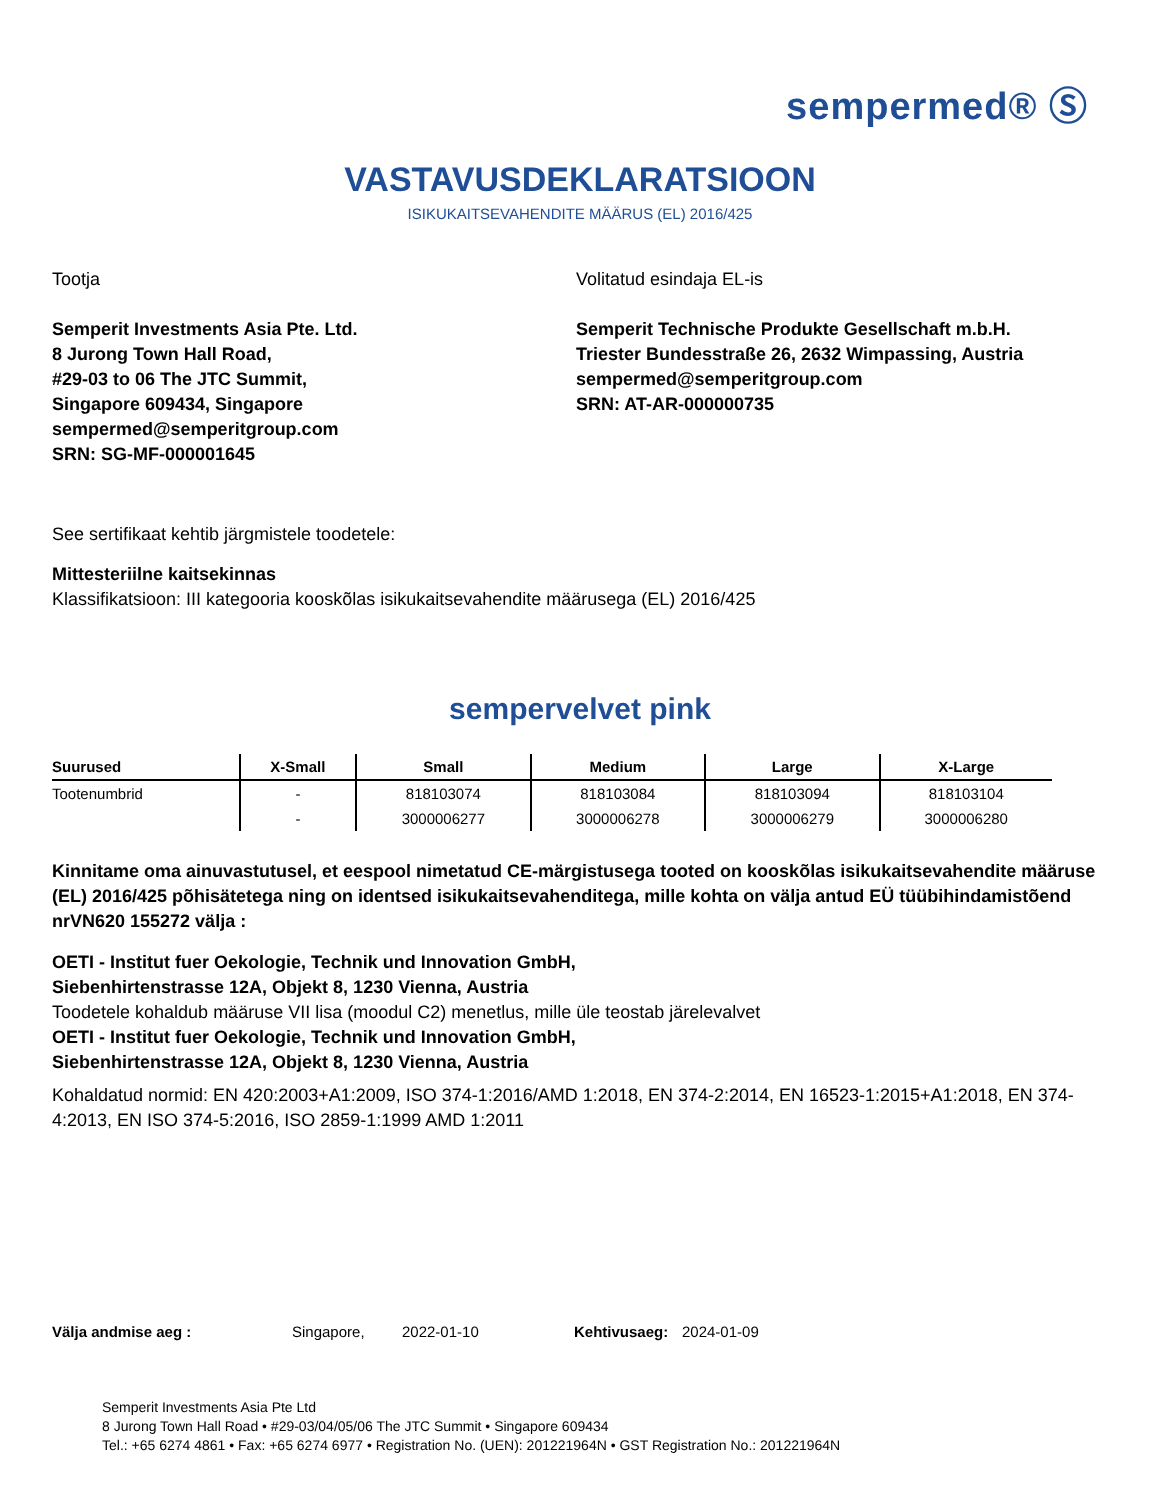sempermed® Ⓢ
VASTAVUSDEKLARATSIOON
ISIKUKAITSEVAHENDITE MÄÄRUS (EL) 2016/425
Tootja
Semperit Investments Asia Pte. Ltd.
8 Jurong Town Hall Road,
#29-03 to 06 The JTC Summit,
Singapore 609434, Singapore
sempermed@semperitgroup.com
SRN: SG-MF-000001645
Volitatud esindaja EL-is
Semperit Technische Produkte Gesellschaft m.b.H.
Triester Bundesstraße 26, 2632 Wimpassing, Austria
sempermed@semperitgroup.com
SRN: AT-AR-000000735
See sertifikaat kehtib järgmistele toodetele:
Mittesteriilne kaitsekinnas
Klassifikatsioon: III kategooria kooskõlas isikukaitsevahendite määrusega (EL) 2016/425
sempervelvet pink
| Suurused | X-Small | Small | Medium | Large | X-Large |
| --- | --- | --- | --- | --- | --- |
| Tootenumbrid | - | 818103074 | 818103084 | 818103094 | 818103104 |
| | - | 3000006277 | 3000006278 | 3000006279 | 3000006280 |
Kinnitame oma ainuvastutusel, et eespool nimetatud CE-märgistusega tooted on kooskõlas isikukaitsevahendite määruse (EL) 2016/425 põhisätetega ning on identsed isikukaitsevahenditega, mille kohta on välja antud EÜ tüübihindamistõend nrVN620 155272 välja :
OETI - Institut fuer Oekologie, Technik und Innovation GmbH,
Siebenhirtenstrasse 12A, Objekt 8, 1230 Vienna, Austria
Toodetele kohaldub määruse VII lisa (moodul C2) menetlus, mille üle teostab järelevalvet
OETI - Institut fuer Oekologie, Technik und Innovation GmbH,
Siebenhirtenstrasse 12A, Objekt 8, 1230 Vienna, Austria
Kohaldatud normid: EN 420:2003+A1:2009, ISO 374-1:2016/AMD 1:2018, EN 374-2:2014, EN 16523-1:2015+A1:2018, EN 374-4:2013, EN ISO 374-5:2016, ISO 2859-1:1999 AMD 1:2011
Välja andmise aeg : Singapore, 2022-01-10 Kehtivusaeg: 2024-01-09
Semperit Investments Asia Pte Ltd
8 Jurong Town Hall Road • #29-03/04/05/06 The JTC Summit • Singapore 609434
Tel.: +65 6274 4861 • Fax: +65 6274 6977 • Registration No. (UEN): 201221964N • GST Registration No.: 201221964N